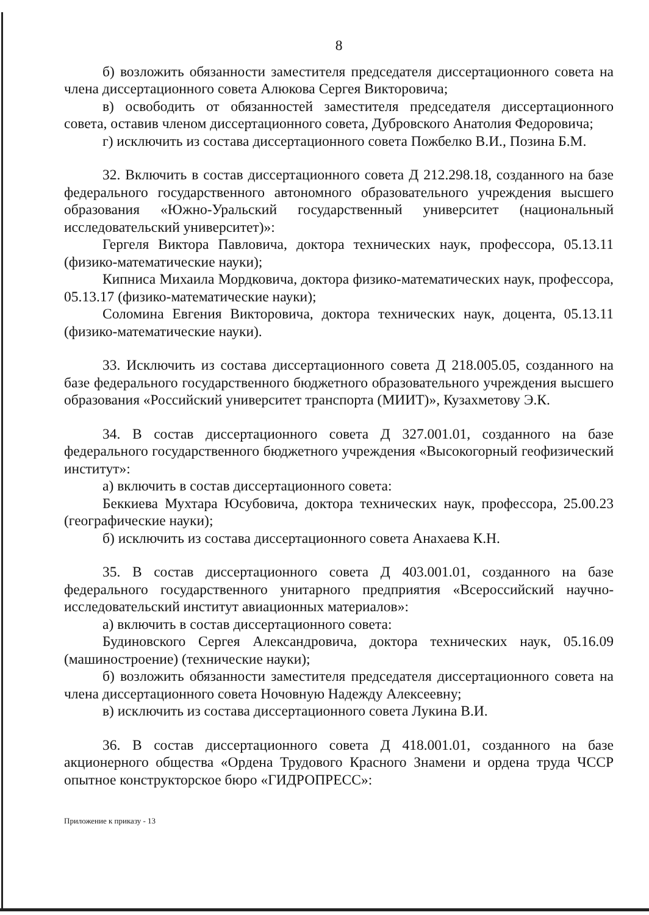8
б) возложить обязанности заместителя председателя диссертационного совета на члена диссертационного совета Алюкова Сергея Викторовича;
в) освободить от обязанностей заместителя председателя диссертационного совета, оставив членом диссертационного совета, Дубровского Анатолия Федоровича;
г) исключить из состава диссертационного совета Пожбелко В.И., Позина Б.М.
32. Включить в состав диссертационного совета Д 212.298.18, созданного на базе федерального государственного автономного образовательного учреждения высшего образования «Южно-Уральский государственный университет (национальный исследовательский университет)»:
Гергеля Виктора Павловича, доктора технических наук, профессора, 05.13.11 (физико-математические науки);
Кипниса Михаила Мордковича, доктора физико-математических наук, профессора, 05.13.17 (физико-математические науки);
Соломина Евгения Викторовича, доктора технических наук, доцента, 05.13.11 (физико-математические науки).
33. Исключить из состава диссертационного совета Д 218.005.05, созданного на базе федерального государственного бюджетного образовательного учреждения высшего образования «Российский университет транспорта (МИИТ)», Кузахметову Э.К.
34. В состав диссертационного совета Д 327.001.01, созданного на базе федерального государственного бюджетного учреждения «Высокогорный геофизический институт»:
а) включить в состав диссертационного совета:
Беккиева Мухтара Юсубовича, доктора технических наук, профессора, 25.00.23 (географические науки);
б) исключить из состава диссертационного совета Анахаева К.Н.
35. В состав диссертационного совета Д 403.001.01, созданного на базе федерального государственного унитарного предприятия «Всероссийский научно-исследовательский институт авиационных материалов»:
а) включить в состав диссертационного совета:
Будиновского Сергея Александровича, доктора технических наук, 05.16.09 (машиностроение) (технические науки);
б) возложить обязанности заместителя председателя диссертационного совета на члена диссертационного совета Ночовную Надежду Алексеевну;
в) исключить из состава диссертационного совета Лукина В.И.
36. В состав диссертационного совета Д 418.001.01, созданного на базе акционерного общества «Ордена Трудового Красного Знамени и ордена труда ЧССР опытное конструкторское бюро «ГИДРОПРЕСС»:
Приложение к приказу - 13